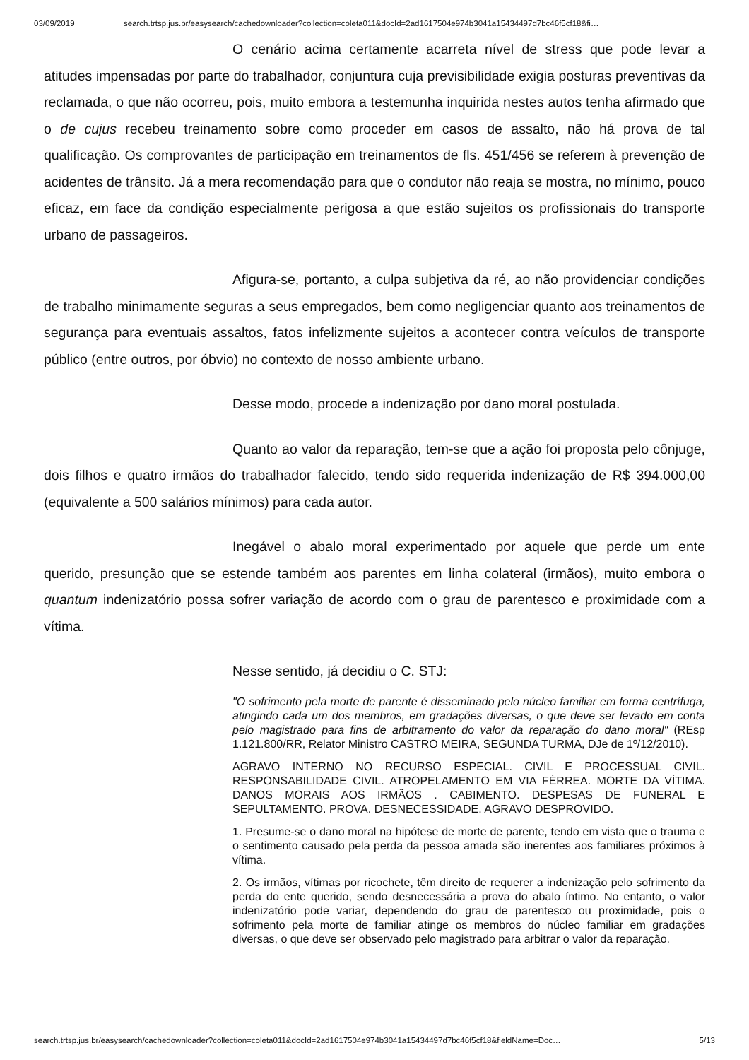03/09/2019 search.trtsp.jus.br/easysearch/cachedownloader?collection=coleta011&docId=2ad1617504e974b3041a15434497d7bc46f5cf18&fi…
O cenário acima certamente acarreta nível de stress que pode levar a atitudes impensadas por parte do trabalhador, conjuntura cuja previsibilidade exigia posturas preventivas da reclamada, o que não ocorreu, pois, muito embora a testemunha inquirida nestes autos tenha afirmado que o de cujus recebeu treinamento sobre como proceder em casos de assalto, não há prova de tal qualificação. Os comprovantes de participação em treinamentos de fls. 451/456 se referem à prevenção de acidentes de trânsito. Já a mera recomendação para que o condutor não reaja se mostra, no mínimo, pouco eficaz, em face da condição especialmente perigosa a que estão sujeitos os profissionais do transporte urbano de passageiros.
Afigura-se, portanto, a culpa subjetiva da ré, ao não providenciar condições de trabalho minimamente seguras a seus empregados, bem como negligenciar quanto aos treinamentos de segurança para eventuais assaltos, fatos infelizmente sujeitos a acontecer contra veículos de transporte público (entre outros, por óbvio) no contexto de nosso ambiente urbano.
Desse modo, procede a indenização por dano moral postulada.
Quanto ao valor da reparação, tem-se que a ação foi proposta pelo cônjuge, dois filhos e quatro irmãos do trabalhador falecido, tendo sido requerida indenização de R$ 394.000,00 (equivalente a 500 salários mínimos) para cada autor.
Inegável o abalo moral experimentado por aquele que perde um ente querido, presunção que se estende também aos parentes em linha colateral (irmãos), muito embora o quantum indenizatório possa sofrer variação de acordo com o grau de parentesco e proximidade com a vítima.
Nesse sentido, já decidiu o C. STJ:
"O sofrimento pela morte de parente é disseminado pelo núcleo familiar em forma centrífuga, atingindo cada um dos membros, em gradações diversas, o que deve ser levado em conta pelo magistrado para fins de arbitramento do valor da reparação do dano moral" (REsp 1.121.800/RR, Relator Ministro CASTRO MEIRA, SEGUNDA TURMA, DJe de 1º/12/2010).
AGRAVO INTERNO NO RECURSO ESPECIAL. CIVIL E PROCESSUAL CIVIL. RESPONSABILIDADE CIVIL. ATROPELAMENTO EM VIA FÉRREA. MORTE DA VÍTIMA. DANOS MORAIS AOS IRMÃOS . CABIMENTO. DESPESAS DE FUNERAL E SEPULTAMENTO. PROVA. DESNECESSIDADE. AGRAVO DESPROVIDO.
1. Presume-se o dano moral na hipótese de morte de parente, tendo em vista que o trauma e o sentimento causado pela perda da pessoa amada são inerentes aos familiares próximos à vítima.
2. Os irmãos, vítimas por ricochete, têm direito de requerer a indenização pelo sofrimento da perda do ente querido, sendo desnecessária a prova do abalo íntimo. No entanto, o valor indenizatório pode variar, dependendo do grau de parentesco ou proximidade, pois o sofrimento pela morte de familiar atinge os membros do núcleo familiar em gradações diversas, o que deve ser observado pelo magistrado para arbitrar o valor da reparação.
search.trtsp.jus.br/easysearch/cachedownloader?collection=coleta011&docId=2ad1617504e974b3041a15434497d7bc46f5cf18&fieldName=Doc… 5/13